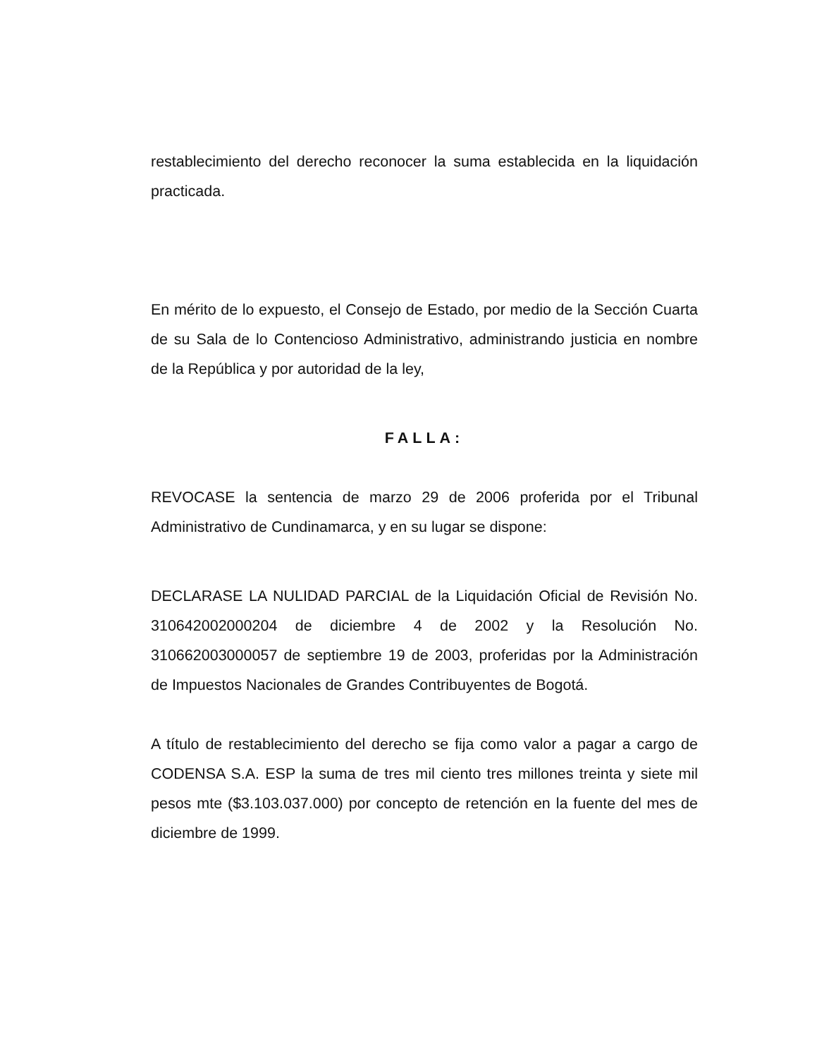restablecimiento del derecho reconocer la suma establecida en la liquidación practicada.
En mérito de lo expuesto, el Consejo de Estado, por medio de la Sección Cuarta de su Sala de lo Contencioso Administrativo, administrando justicia en nombre de la República y por autoridad de la ley,
FALLA:
REVOCASE la sentencia de marzo 29 de 2006 proferida por el Tribunal Administrativo de Cundinamarca, y en su lugar se dispone:
DECLARASE LA NULIDAD PARCIAL de la Liquidación Oficial de Revisión No. 310642002000204 de diciembre 4 de 2002 y la Resolución No. 310662003000057 de septiembre 19 de 2003, proferidas por la Administración de Impuestos Nacionales de Grandes Contribuyentes de Bogotá.
A título de restablecimiento del derecho se fija como valor a pagar a cargo de CODENSA S.A. ESP la suma de tres mil ciento tres millones treinta y siete mil pesos mte ($3.103.037.000) por concepto de retención en la fuente del mes de diciembre de 1999.